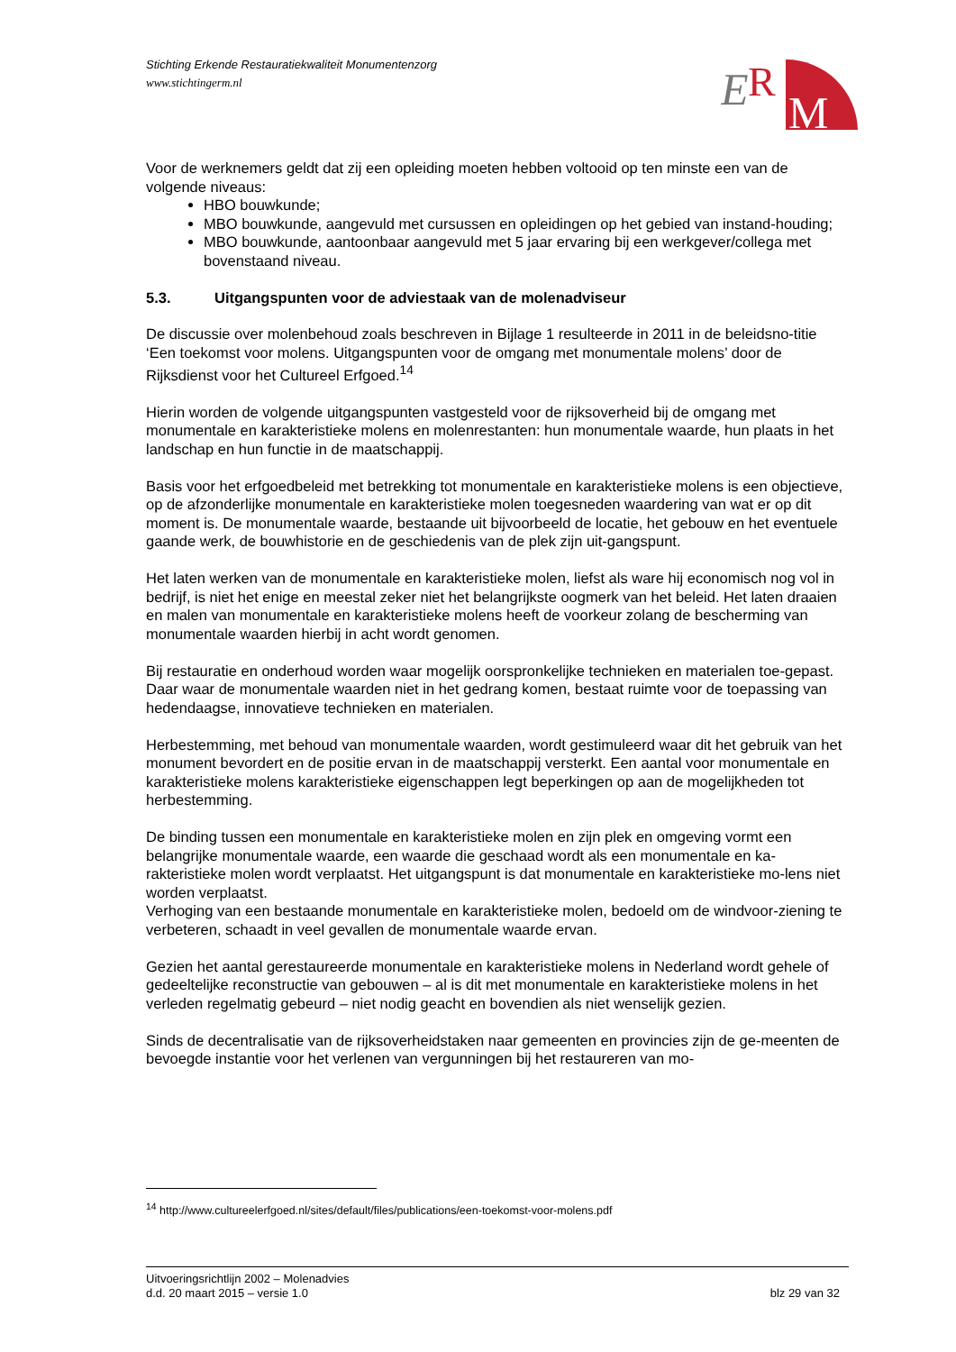Stichting Erkende Restauratiekwaliteit Monumentenzorg
www.stichtingerm.nl
E
R
M
Voor de werknemers geldt dat zij een opleiding moeten hebben voltooid op ten minste een van de volgende niveaus:
HBO bouwkunde;
MBO bouwkunde, aangevuld met cursussen en opleidingen op het gebied van instand-houding;
MBO bouwkunde, aantoonbaar aangevuld met 5 jaar ervaring bij een werkgever/collega met bovenstaand niveau.
5.3. Uitgangspunten voor de adviestaak van de molenadviseur
De discussie over molenbehoud zoals beschreven in Bijlage 1 resulteerde in 2011 in de beleidsno-titie ‘Een toekomst voor molens. Uitgangspunten voor de omgang met monumentale molens’ door de Rijksdienst voor het Cultureel Erfgoed.<sup>14</sup>
Hierin worden de volgende uitgangspunten vastgesteld voor de rijksoverheid bij de omgang met monumentale en karakteristieke molens en molenrestanten: hun monumentale waarde, hun plaats in het landschap en hun functie in de maatschappij.
Basis voor het erfgoedbeleid met betrekking tot monumentale en karakteristieke molens is een objectieve, op de afzonderlijke monumentale en karakteristieke molen toegesneden waardering van wat er op dit moment is. De monumentale waarde, bestaande uit bijvoorbeeld de locatie, het gebouw en het eventuele gaande werk, de bouwhistorie en de geschiedenis van de plek zijn uit-gangspunt.
Het laten werken van de monumentale en karakteristieke molen, liefst als ware hij economisch nog vol in bedrijf, is niet het enige en meestal zeker niet het belangrijkste oogmerk van het beleid. Het laten draaien en malen van monumentale en karakteristieke molens heeft de voorkeur zolang de bescherming van monumentale waarden hierbij in acht wordt genomen.
Bij restauratie en onderhoud worden waar mogelijk oorspronkelijke technieken en materialen toe-gepast. Daar waar de monumentale waarden niet in het gedrang komen, bestaat ruimte voor de toepassing van hedendaagse, innovatieve technieken en materialen.
Herbestemming, met behoud van monumentale waarden, wordt gestimuleerd waar dit het gebruik van het monument bevordert en de positie ervan in de maatschappij versterkt. Een aantal voor monumentale en karakteristieke molens karakteristieke eigenschappen legt beperkingen op aan de mogelijkheden tot herbestemming.
De binding tussen een monumentale en karakteristieke molen en zijn plek en omgeving vormt een belangrijke monumentale waarde, een waarde die geschaad wordt als een monumentale en ka-rakteristieke molen wordt verplaatst. Het uitgangspunt is dat monumentale en karakteristieke mo-lens niet worden verplaatst.
Verhoging van een bestaande monumentale en karakteristieke molen, bedoeld om de windvoor-ziening te verbeteren, schaadt in veel gevallen de monumentale waarde ervan.
Gezien het aantal gerestaureerde monumentale en karakteristieke molens in Nederland wordt gehele of gedeeltelijke reconstructie van gebouwen – al is dit met monumentale en karakteristieke molens in het verleden regelmatig gebeurd – niet nodig geacht en bovendien als niet wenselijk gezien.
Sinds de decentralisatie van de rijksoverheidstaken naar gemeenten en provincies zijn de ge-meenten de bevoegde instantie voor het verlenen van vergunningen bij het restaureren van mo-
<sup>14</sup> http://www.cultureelerfgoed.nl/sites/default/files/publications/een-toekomst-voor-molens.pdf
Uitvoeringsrichtlijn 2002 – Molenadvies
d.d. 20 maart 2015 – versie 1.0 blz 29 van 32